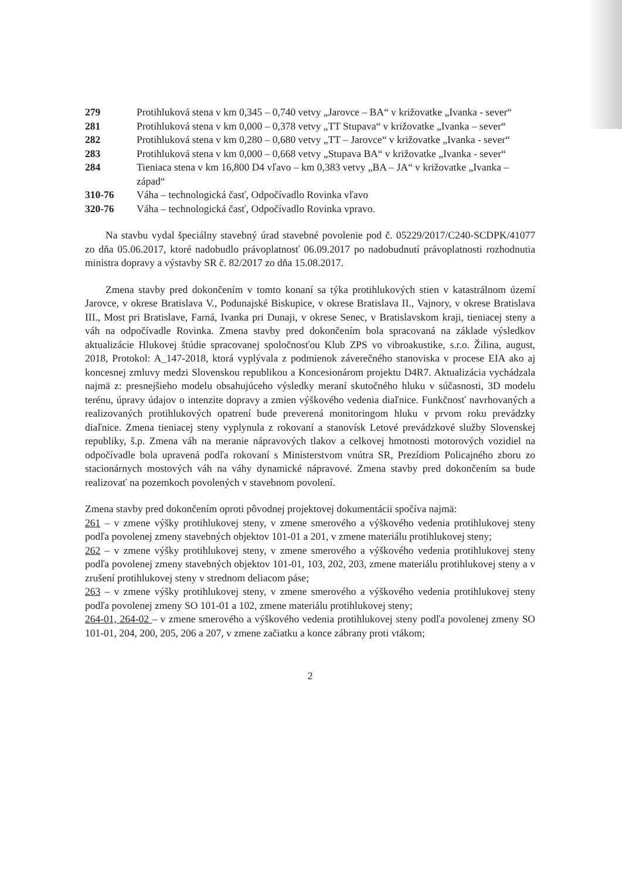279 Protihluková stena v km 0,345 – 0,740 vetvy „Jarovce – BA“ v križovatke „Ivanka - sever“
281 Protihluková stena v km 0,000 – 0,378 vetvy „TT Stupava“ v križovatke „Ivanka – sever“
282 Protihluková stena v km 0,280 – 0,680 vetvy „TT – Jarovce“ v križovatke „Ivanka - sever“
283 Protihluková stena v km 0,000 – 0,668 vetvy „Stupava BA“ v križovatke „Ivanka - sever“
284 Tieniaca stena v km 16,800 D4 vľavo – km 0,383 vetvy „BA – JA“ v križovatke „Ivanka – západ“
310-76 Váha – technologická časť, Odpočívadlo Rovinka vľavo
320-76 Váha – technologická časť, Odpočívadlo Rovinka vpravo.
Na stavbu vydal špeciálny stavebný úrad stavebné povolenie pod č. 05229/2017/C240-SCDPK/41077 zo dňa 05.06.2017, ktoré nadobudlo právoplatnosť 06.09.2017 po nadobudnutí právoplatnosti rozhodnutia ministra dopravy a výstavby SR č. 82/2017 zo dňa 15.08.2017.
Zmena stavby pred dokončením v tomto konaní sa týka protihlukových stien v katastrálnom území Jarovce, v okrese Bratislava V., Podunajské Biskupice, v okrese Bratislava II., Vajnory, v okrese Bratislava III., Most pri Bratislave, Farná, Ivanka pri Dunaji, v okrese Senec, v Bratislavskom kraji, tieniacej steny a váh na odpočívadle Rovinka. Zmena stavby pred dokončením bola spracovaná na základe výsledkov aktualizácie Hlukovej štúdie spracovanej spoločnosťou Klub ZPS vo vibroakustike, s.r.o. Žilina, august, 2018, Protokol: A_147-2018, ktorá vyplývala z podmienok záverečného stanoviska v procese EIA ako aj koncesnej zmluvy medzi Slovenskou republikou a Koncesionárom projektu D4R7. Aktualizácia vychádzala najmä z: presnejšieho modelu obsahujúceho výsledky meraní skutočného hluku v súčasnosti, 3D modelu terénu, úpravy údajov o intenzite dopravy a zmien výškového vedenia diaľnice. Funkčnosť navrhovaných a realizovaných protihlukových opatrení bude preverená monitoringom hluku v prvom roku prevádzky diaľnice. Zmena tieniacej steny vyplynula z rokovaní a stanovísk Letové prevádzkové služby Slovenskej republiky, š.p. Zmena váh na meranie nápravových tlakov a celkovej hmotnosti motorových vozidiel na odpočívadle bola upravená podľa rokovaní s Ministerstvom vnútra SR, Prezídiom Policajného zboru zo stacionárnych mostových váh na váhy dynamické nápravové. Zmena stavby pred dokončením sa bude realizovať na pozemkoch povolených v stavebnom povolení.
Zmena stavby pred dokončením oproti pôvodnej projektovej dokumentácii spočíva najmä:
261 – v zmene výšky protihlukovej steny, v zmene smerového a výškového vedenia protihlukovej steny podľa povolenej zmeny stavebných objektov 101-01 a 201, v zmene materiálu protihlukovej steny;
262 – v zmene výšky protihlukovej steny, v zmene smerového a výškového vedenia protihlukovej steny podľa povolenej zmeny stavebných objektov 101-01, 103, 202, 203, zmene materiálu protihlukovej steny a v zrušení protihlukovej steny v strednom deliacom páse;
263 – v zmene výšky protihlukovej steny, v zmene smerového a výškového vedenia protihlukovej steny podľa povolenej zmeny SO 101-01 a 102, zmene materiálu protihlukovej steny;
264-01, 264-02 – v zmene smerového a výškového vedenia protihlukovej steny podľa povolenej zmeny SO 101-01, 204, 200, 205, 206 a 207, v zmene začiatku a konce zábrany proti vtákom;
2